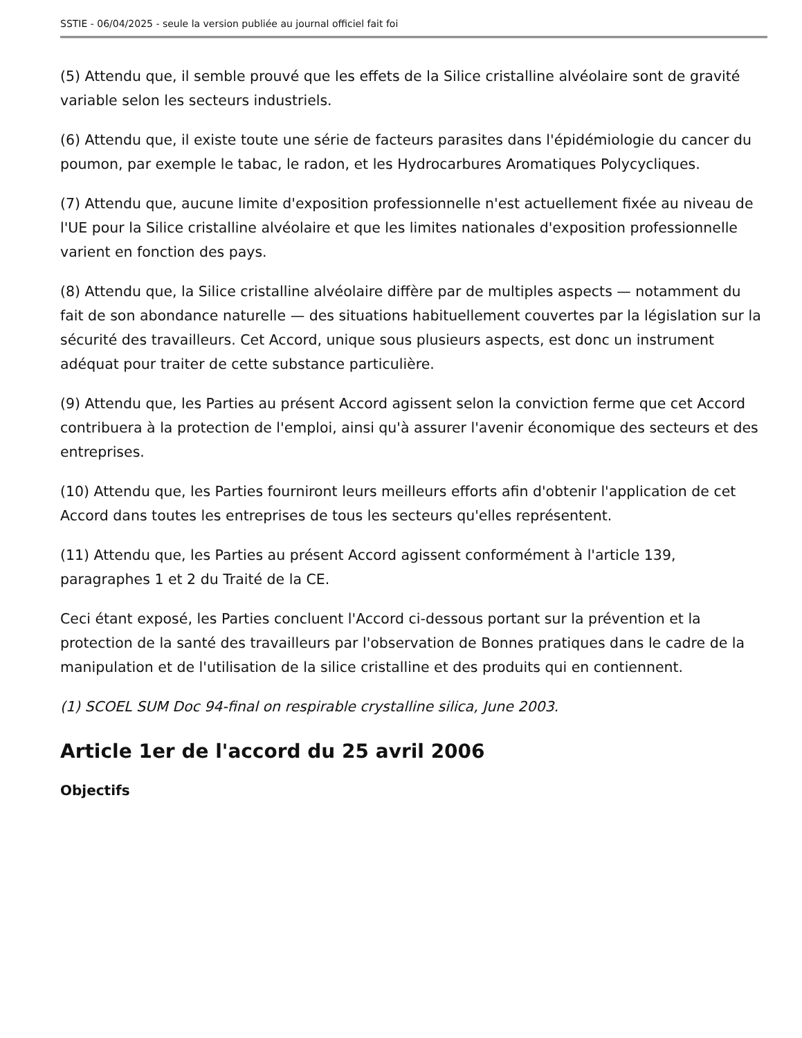SSTIE - 06/04/2025 - seule la version publiée au journal officiel fait foi
(5) Attendu que, il semble prouvé que les effets de la Silice cristalline alvéolaire sont de gravité variable selon les secteurs industriels.
(6) Attendu que, il existe toute une série de facteurs parasites dans l'épidémiologie du cancer du poumon, par exemple le tabac, le radon, et les Hydrocarbures Aromatiques Polycycliques.
(7) Attendu que, aucune limite d'exposition professionnelle n'est actuellement fixée au niveau de l'UE pour la Silice cristalline alvéolaire et que les limites nationales d'exposition professionnelle varient en fonction des pays.
(8) Attendu que, la Silice cristalline alvéolaire diffère par de multiples aspects — notamment du fait de son abondance naturelle — des situations habituellement couvertes par la législation sur la sécurité des travailleurs. Cet Accord, unique sous plusieurs aspects, est donc un instrument adéquat pour traiter de cette substance particulière.
(9) Attendu que, les Parties au présent Accord agissent selon la conviction ferme que cet Accord contribuera à la protection de l'emploi, ainsi qu'à assurer l'avenir économique des secteurs et des entreprises.
(10) Attendu que, les Parties fourniront leurs meilleurs efforts afin d'obtenir l'application de cet Accord dans toutes les entreprises de tous les secteurs qu'elles représentent.
(11) Attendu que, les Parties au présent Accord agissent conformément à l'article 139, paragraphes 1 et 2 du Traité de la CE.
Ceci étant exposé, les Parties concluent l'Accord ci-dessous portant sur la prévention et la protection de la santé des travailleurs par l'observation de Bonnes pratiques dans le cadre de la manipulation et de l'utilisation de la silice cristalline et des produits qui en contiennent.
(1) SCOEL SUM Doc 94-final on respirable crystalline silica, June 2003.
Article 1er de l'accord du 25 avril 2006
Objectifs